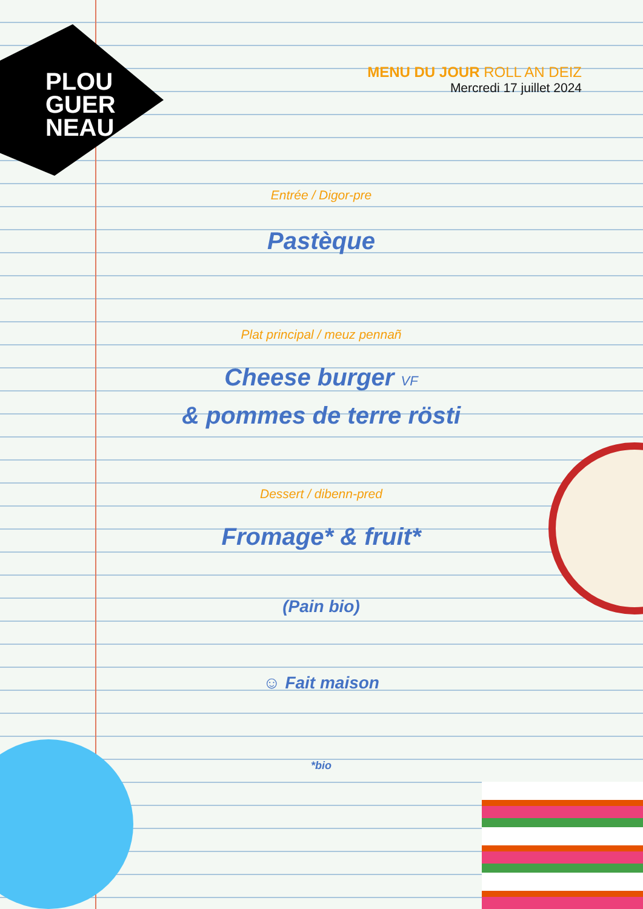PLOU
GUER
NEAU
MENU DU JOUR ROLL AN DEIZ
Mercredi 17 juillet 2024
Entrée / Digor-pre
Pastèque
Plat principal / meuz pennañ
Cheese burger VF
& pommes de terre rösti
Dessert / dibenn-pred
Fromage* & fruit*
(Pain bio)
☺ Fait maison
*bio